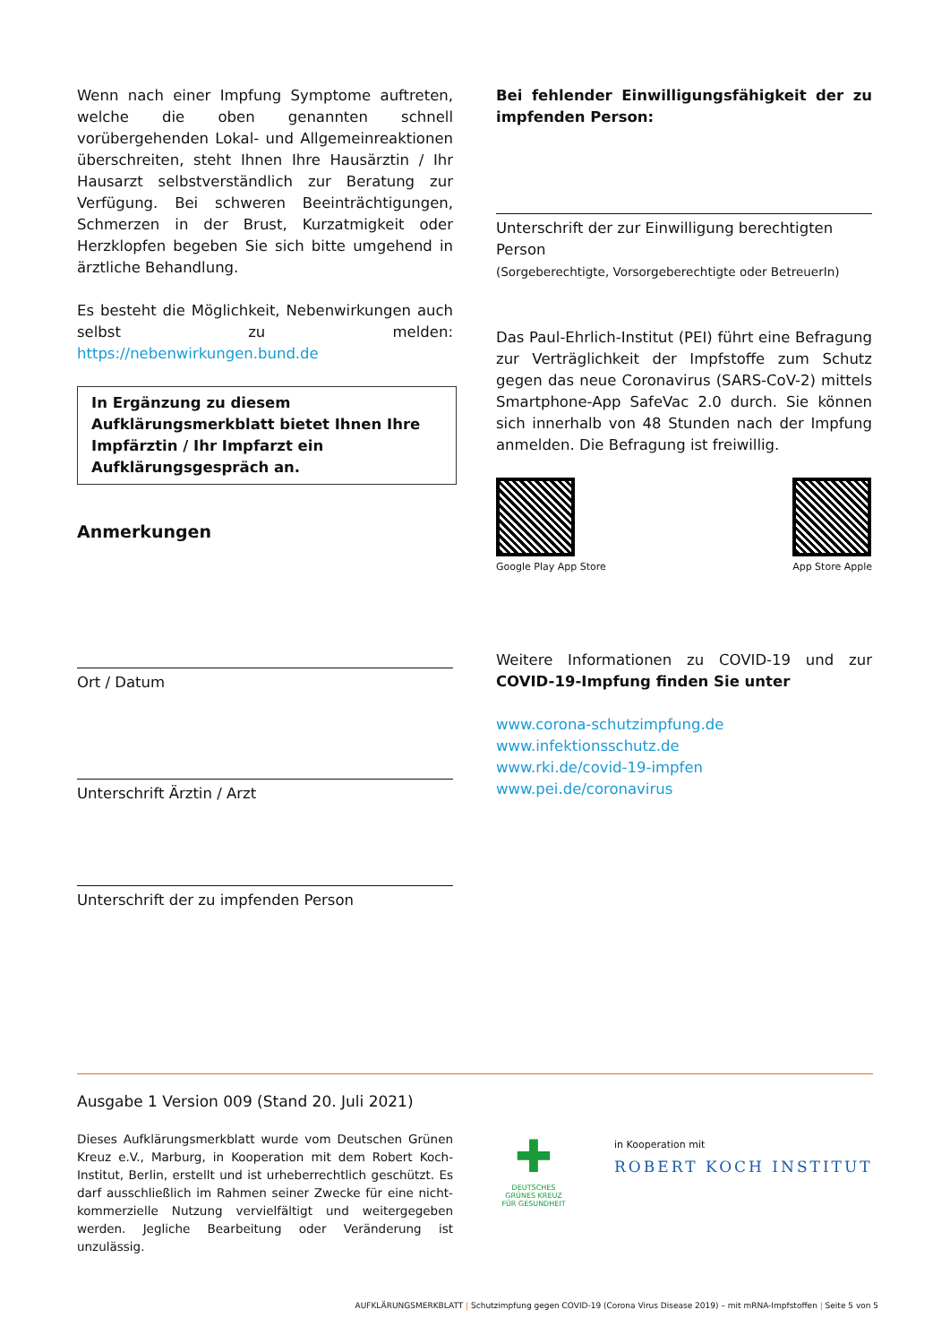Wenn nach einer Impfung Symptome auftreten, welche die oben genannten schnell vorübergehenden Lokal- und Allgemeinreaktionen überschreiten, steht Ihnen Ihre Hausärztin / Ihr Hausarzt selbstverständlich zur Beratung zur Verfügung. Bei schweren Beeinträchtigungen, Schmerzen in der Brust, Kurzatmigkeit oder Herzklopfen begeben Sie sich bitte umgehend in ärztliche Behandlung.
Es besteht die Möglichkeit, Nebenwirkungen auch selbst zu melden: https://nebenwirkungen.bund.de
In Ergänzung zu diesem Aufklärungsmerkblatt bietet Ihnen Ihre Impfärztin / Ihr Impfarzt ein Aufklärungsgespräch an.
Anmerkungen
Ort / Datum
Unterschrift Ärztin / Arzt
Unterschrift der zu impfenden Person
Bei fehlender Einwilligungsfähigkeit der zu impfenden Person:
Unterschrift der zur Einwilligung berechtigten Person
(Sorgeberechtigte, Vorsorgeberechtigte oder BetreuerIn)
Das Paul-Ehrlich-Institut (PEI) führt eine Befragung zur Verträglichkeit der Impfstoffe zum Schutz gegen das neue Coronavirus (SARS-CoV-2) mittels Smartphone-App SafeVac 2.0 durch. Sie können sich innerhalb von 48 Stunden nach der Impfung anmelden. Die Befragung ist freiwillig.
Google Play App Store App Store Apple
Weitere Informationen zu COVID-19 und zur COVID-19-Impfung finden Sie unter
www.corona-schutzimpfung.de
www.infektionsschutz.de
www.rki.de/covid-19-impfen
www.pei.de/coronavirus
Ausgabe 1 Version 009 (Stand 20. Juli 2021)
Dieses Aufklärungsmerkblatt wurde vom Deutschen Grünen Kreuz e.V., Marburg, in Kooperation mit dem Robert Koch-Institut, Berlin, erstellt und ist urheberrechtlich geschützt. Es darf ausschließlich im Rahmen seiner Zwecke für eine nicht-kommerzielle Nutzung vervielfältigt und weitergegeben werden. Jegliche Bearbeitung oder Veränderung ist unzulässig.
✚
DEUTSCHES GRÜNES KREUZ FÜR GESUNDHEIT
in Kooperation mit
ROBERT KOCH INSTITUT
AUFKLÄRUNGSMERKBLATT | Schutzimpfung gegen COVID-19 (Corona Virus Disease 2019) – mit mRNA-Impfstoffen | Seite 5 von 5